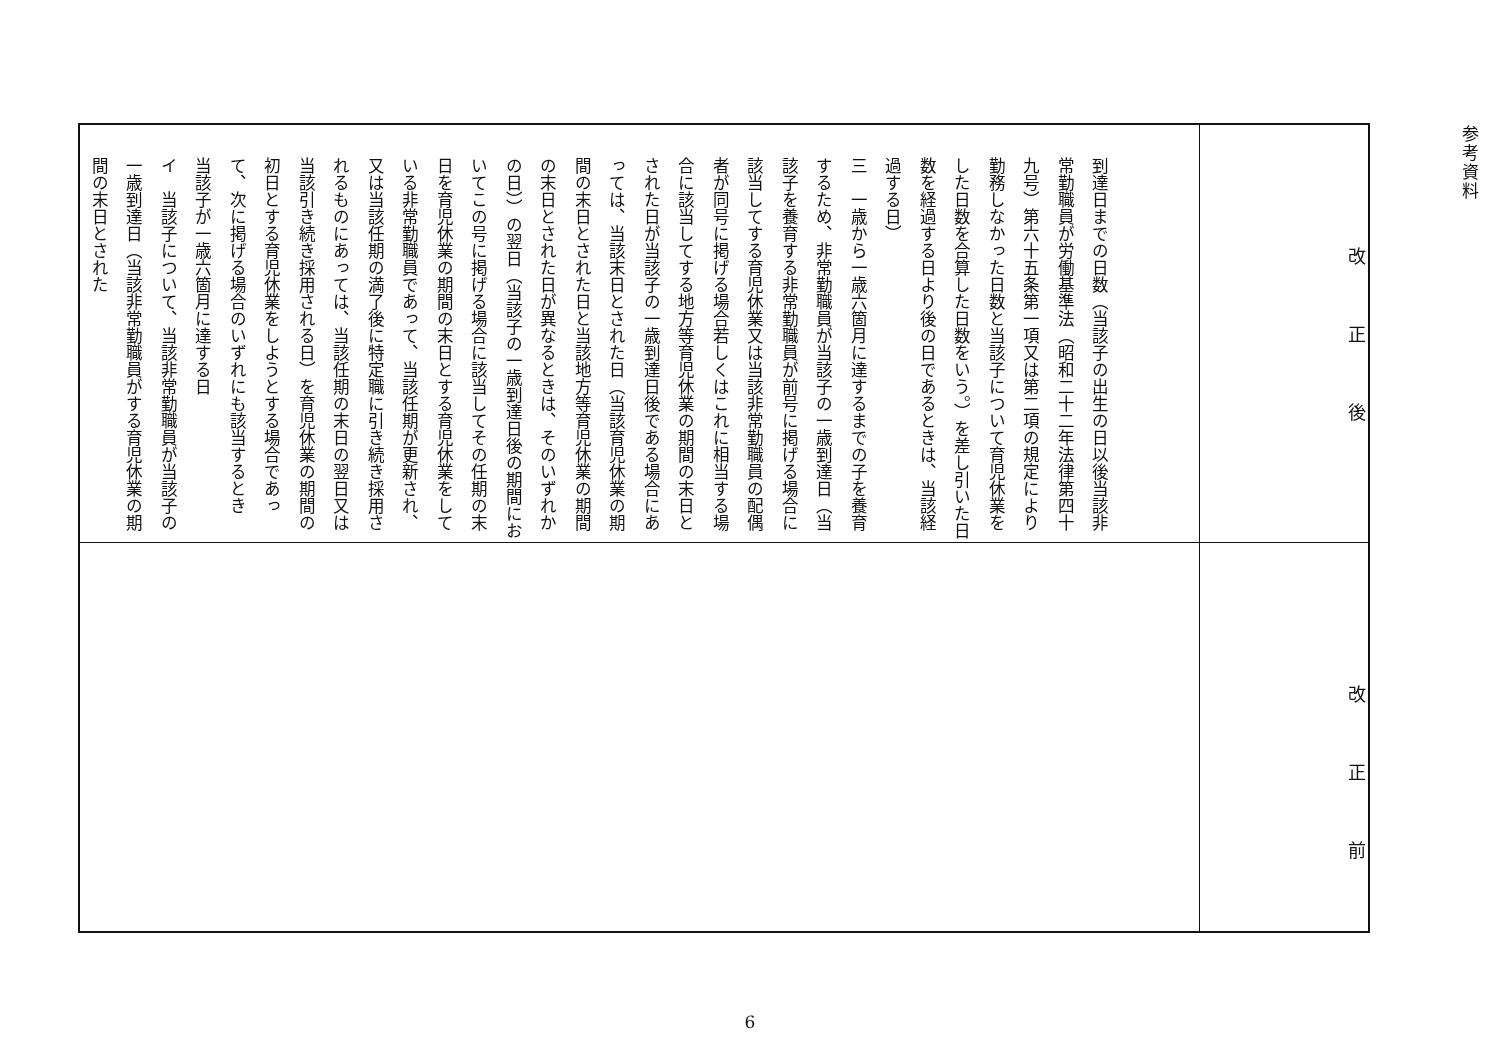参考資料
| 到達日までの日数（当該子の出生の日以後当該非常勤職員が労働基準法（昭和二十二年法律第四十九号）第六十五条第一項又は第二項の規定により勤務しなかった日数と当該子について育児休業をした日数を合算した日数をいう。）を差し引いた日数を経過する日より後の日であるときは、当該経過する日） 三 一歳から一歳六箇月に達するまでの子を養育するため、非常勤職員が当該子の一歳到達日（当該子を養育する非常勤職員が前号に掲げる場合に該当してする育児休業又は当該非常勤職員の配偶者が同号に掲げる場合若しくはこれに相当する場合に該当してする地方等育児休業の期間の末日とされた日が当該子の一歳到達日後である場合にあっては、当該末日とされた日（当該育児休業の期間の末日とされた日と当該地方等育児休業の期間の末日とされた日が異なるときは、そのいずれかの日））の翌日（当該子の一歳到達日後の期間においてこの号に掲げる場合に該当してその任期の末日を育児休業の期間の末日とする育児休業をしている非常勤職員であって、当該任期が更新され、又は当該任期の満了後に特定職に引き続き採用されるものにあっては、当該任期の末日の翌日又は当該引き続き採用される日）を育児休業の期間の初日とする育児休業をしようとする場合であって、次に掲げる場合のいずれにも該当するとき 当該子が一歳六箇月に達する日 イ 当該子について、当該非常勤職員が当該子の一歳到達日（当該非常勤職員がする育児休業の期間の末日とされた | 改正後 |
| | 改正前 |
6